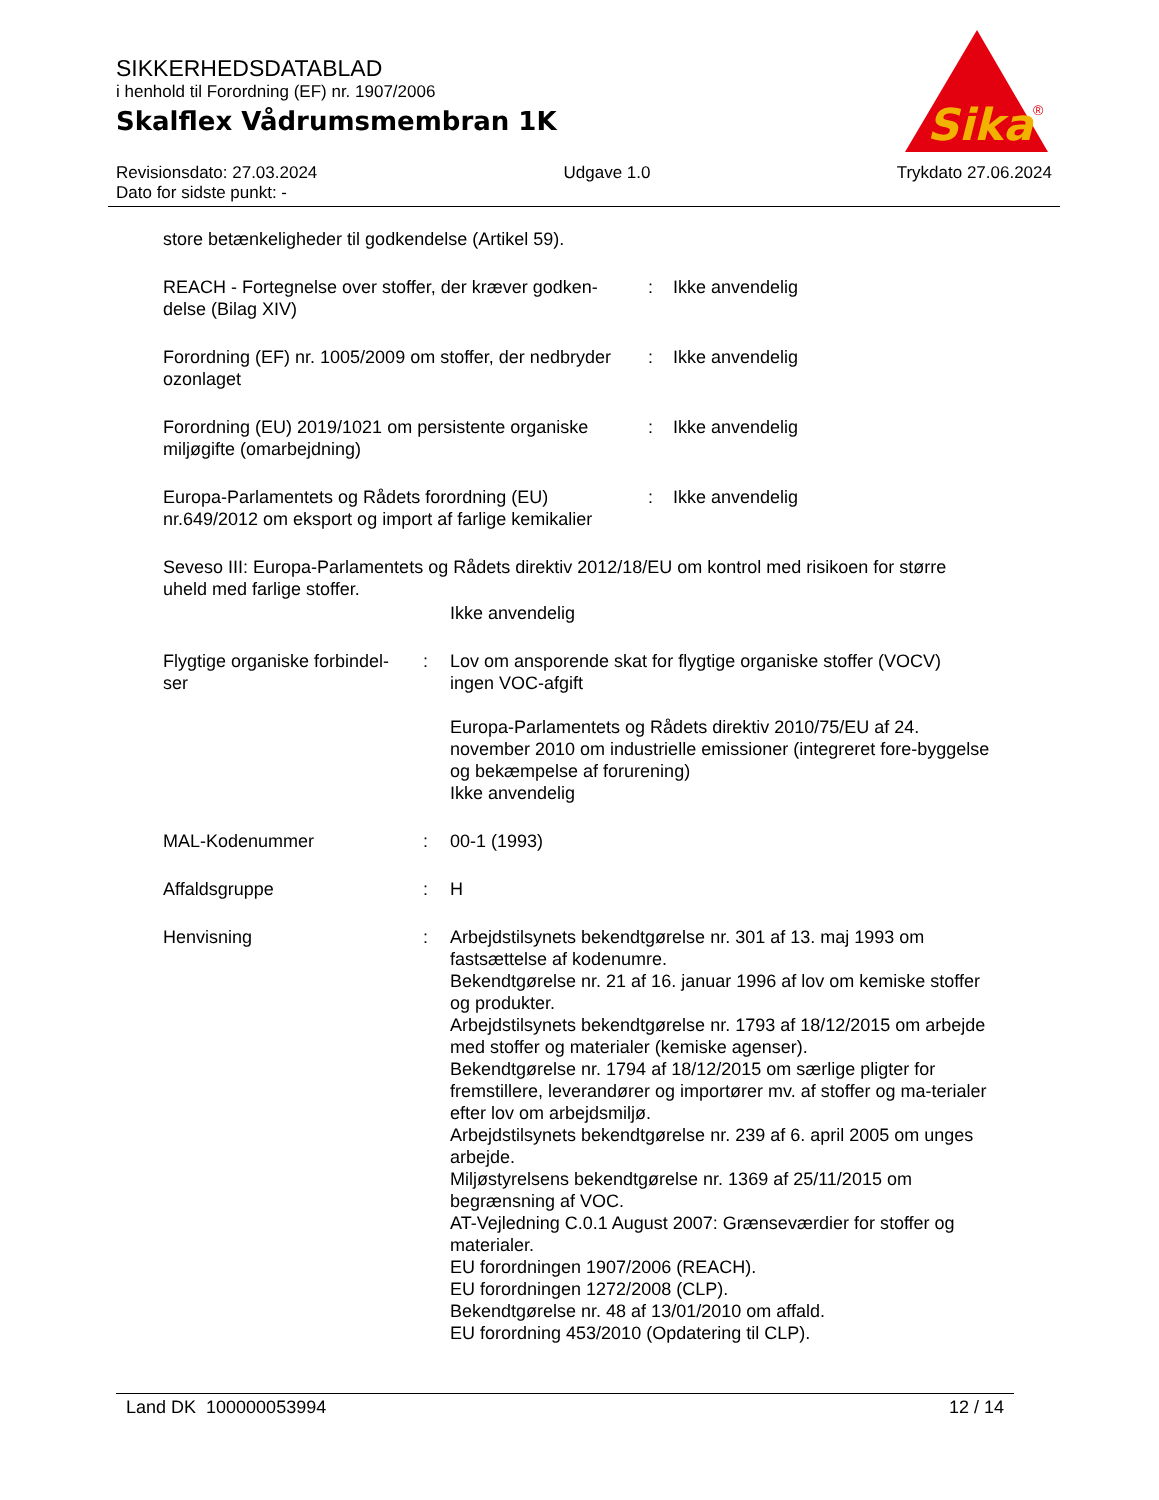SIKKERHEDSDATABLAD
i henhold til Forordning (EF) nr. 1907/2006
Skalflex Vådrumsmembran 1K
Sika
®
Revisionsdato: 27.03.2024 Udgave 1.0 Trykdato 27.06.2024
Dato for sidste punkt: -
store betænkeligheder til godkendelse (Artikel 59).
REACH - Fortegnelse over stoffer, der kræver godken-
delse (Bilag XIV)
: Ikke anvendelig
Forordning (EF) nr. 1005/2009 om stoffer, der nedbryder
ozonlaget
: Ikke anvendelig
Forordning (EU) 2019/1021 om persistente organiske
miljøgifte (omarbejdning)
: Ikke anvendelig
Europa-Parlamentets og Rådets forordning (EU)
nr.649/2012 om eksport og import af farlige kemikalier
: Ikke anvendelig
Seveso III: Europa-Parlamentets og Rådets direktiv 2012/18/EU om kontrol med risikoen for større uheld med farlige stoffer.
Ikke anvendelig
Flygtige organiske forbindel-
ser
: Lov om ansporende skat for flygtige organiske stoffer (VOCV)
ingen VOC-afgift
Europa-Parlamentets og Rådets direktiv 2010/75/EU af 24. november 2010 om industrielle emissioner (integreret fore-byggelse og bekæmpelse af forurening)
Ikke anvendelig
MAL-Kodenummer : 00-1 (1993)
Affaldsgruppe : H
Henvisning : Arbejdstilsynets bekendtgørelse nr. 301 af 13. maj 1993 om fastsættelse af kodenumre.
Bekendtgørelse nr. 21 af 16. januar 1996 af lov om kemiske stoffer og produkter.
Arbejdstilsynets bekendtgørelse nr. 1793 af 18/12/2015 om arbejde med stoffer og materialer (kemiske agenser).
Bekendtgørelse nr. 1794 af 18/12/2015 om særlige pligter for fremstillere, leverandører og importører mv. af stoffer og ma-terialer efter lov om arbejdsmiljø.
Arbejdstilsynets bekendtgørelse nr. 239 af 6. april 2005 om unges arbejde.
Miljøstyrelsens bekendtgørelse nr. 1369 af 25/11/2015 om begrænsning af VOC.
AT-Vejledning C.0.1 August 2007: Grænseværdier for stoffer og materialer.
EU forordningen 1907/2006 (REACH).
EU forordningen 1272/2008 (CLP).
Bekendtgørelse nr. 48 af 13/01/2010 om affald.
EU forordning 453/2010 (Opdatering til CLP).
Land DK 100000053994 12 / 14